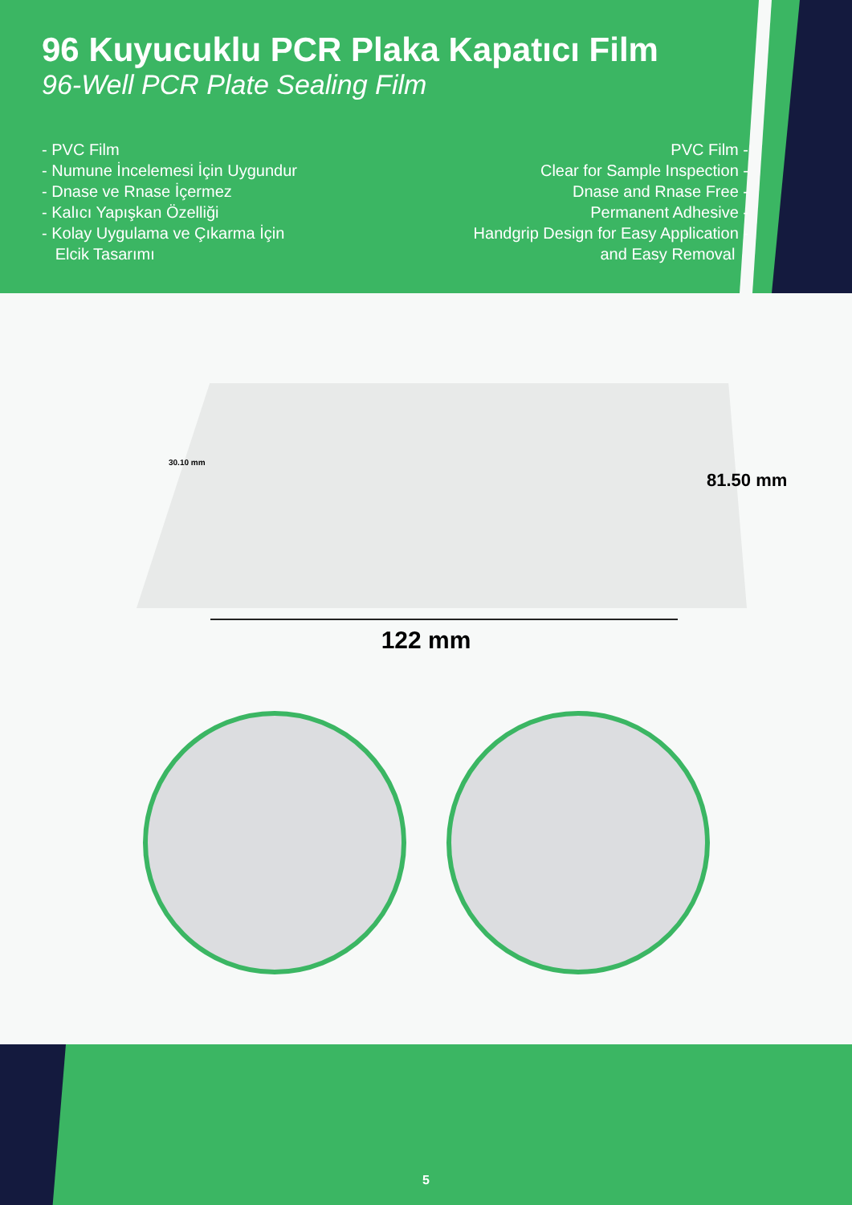96 Kuyucuklu PCR Plaka Kapatıcı Film
96-Well PCR Plate Sealing Film
- PVC Film
- Numune İncelemesi İçin Uygundur
- Dnase ve Rnase İçermez
- Kalıcı Yapışkan Özelliği
- Kolay Uygulama ve Çıkarma İçin
Elcik Tasarımı
PVC Film -
Clear for Sample Inspection -
Dnase and Rnase Free -
Permanent Adhesive -
Handgrip Design for Easy Application -
and Easy Removal
30.10 mm
81.50 mm
122 mm
5